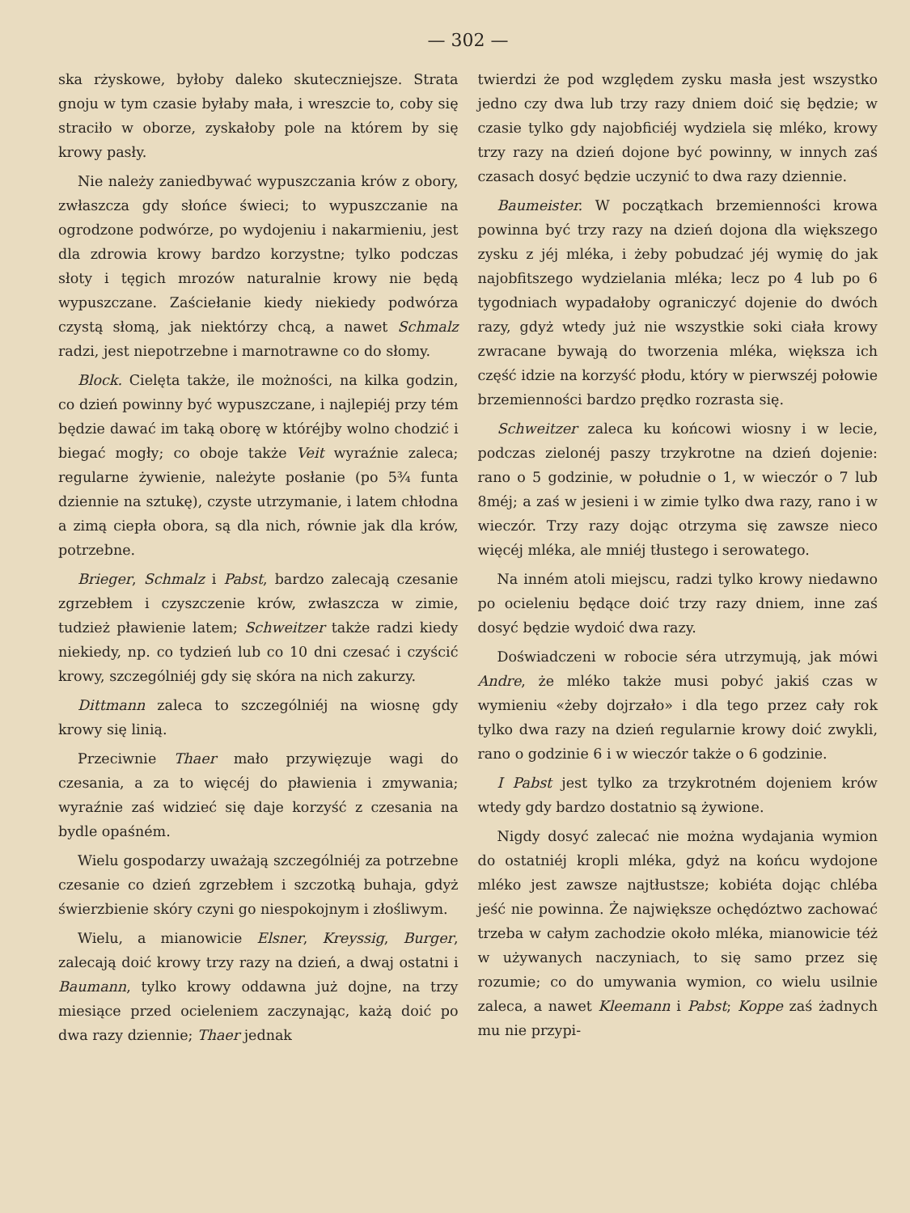— 302 —
ska rżyskowe, byłoby daleko skuteczniejsze. Strata gnoju w tym czasie byłaby mała, i wreszcie to, coby się straciło w oborze, zyskałoby pole na którem by się krowy pasły.
Nie należy zaniedbywać wypuszczania krów z obory, zwłaszcza gdy słońce świeci; to wypuszczanie na ogrodzone podwórze, po wydojeniu i nakarmieniu, jest dla zdrowia krowy bardzo korzystne; tylko podczas słoty i tęgich mrozów naturalnie krowy nie będą wypuszczane. Zaściełanie kiedy niekiedy podwórza czystą słomą, jak niektórzy chcą, a nawet Schmalz radzi, jest niepotrzebne i marnotrawne co do słomy.
Block. Cielęta także, ile możności, na kilka godzin, co dzień powinny być wypuszczane, i najlepiéj przy tém będzie dawać im taką oborę w któréjby wolno chodzić i biegać mogły; co oboje także Veit wyraźnie zaleca; regularne żywienie, należyte posłanie (po 5¾ funta dziennie na sztukę), czyste utrzymanie, i latem chłodna a zimą ciepła obora, są dla nich, równie jak dla krów, potrzebne.
Brieger, Schmalz i Pabst, bardzo zalecają czesanie zgrzebłem i czyszczenie krów, zwłaszcza w zimie, tudzież pławienie latem; Schweitzer także radzi kiedy niekiedy, np. co tydzień lub co 10 dni czesać i czyścić krowy, szczególniéj gdy się skóra na nich zakurzy.
Dittmann zaleca to szczególniéj na wiosnę gdy krowy się linią.
Przeciwnie Thaer mało przywięzuje wagi do czesania, a za to więcéj do pławienia i zmywania; wyraźnie zaś widzieć się daje korzyść z czesania na bydle opaśném.
Wielu gospodarzy uważają szczególniéj za potrzebne czesanie co dzień zgrzebłem i szczotką buhaja, gdyż świerzbienie skóry czyni go niespokojnym i złośliwym.
Wielu, a mianowicie Elsner, Kreyssig, Burger, zalecają doić krowy trzy razy na dzień, a dwaj ostatni i Baumann, tylko krowy oddawna już dojne, na trzy miesiące przed ocieleniem zaczynając, każą doić po dwa razy dziennie; Thaer jednak
twierdzi że pod względem zysku masła jest wszystko jedno czy dwa lub trzy razy dniem doić się będzie; w czasie tylko gdy najobficiéj wydziela się mléko, krowy trzy razy na dzień dojone być powinny, w innych zaś czasach dosyć będzie uczynić to dwa razy dziennie.
Baumeister. W początkach brzemienności krowa powinna być trzy razy na dzień dojona dla większego zysku z jéj mléka, i żeby pobudzać jéj wymię do jak najobfitszego wydzielania mléka; lecz po 4 lub po 6 tygodniach wypadałoby ograniczyć dojenie do dwóch razy, gdyż wtedy już nie wszystkie soki ciała krowy zwracane bywają do tworzenia mléka, większa ich część idzie na korzyść płodu, który w pierwszéj połowie brzemienności bardzo prędko rozrasta się.
Schweitzer zaleca ku końcowi wiosny i w lecie, podczas zielonéj paszy trzykrotne na dzień dojenie: rano o 5 godzinie, w południe o 1, w wieczór o 7 lub 8méj; a zaś w jesieni i w zimie tylko dwa razy, rano i w wieczór. Trzy razy dojąc otrzyma się zawsze nieco więcéj mléka, ale mniéj tłustego i serowatego.
Na inném atoli miejscu, radzi tylko krowy niedawno po ocieleniu będące doić trzy razy dniem, inne zaś dosyć będzie wydoić dwa razy.
Doświadczeni w robocie séra utrzymują, jak mówi Andre, że mléko także musi pobyć jakiś czas w wymieniu «żeby dojrzało» i dla tego przez cały rok tylko dwa razy na dzień regularnie krowy doić zwykli, rano o godzinie 6 i w wieczór także o 6 godzinie.
I Pabst jest tylko za trzykrotném dojeniem krów wtedy gdy bardzo dostatnio są żywione.
Nigdy dosyć zalecać nie można wydajania wymion do ostatniéj kropli mléka, gdyż na końcu wydojone mléko jest zawsze najtłustsze; kobiéta dojąc chléba jeść nie powinna. Że największe ochędóztwo zachować trzeba w całym zachodzie około mléka, mianowicie téż w używanych naczyniach, to się samo przez się rozumie; co do umywania wymion, co wielu usilnie zaleca, a nawet Kleemann i Pabst; Koppe zaś żadnych mu nie przypi-